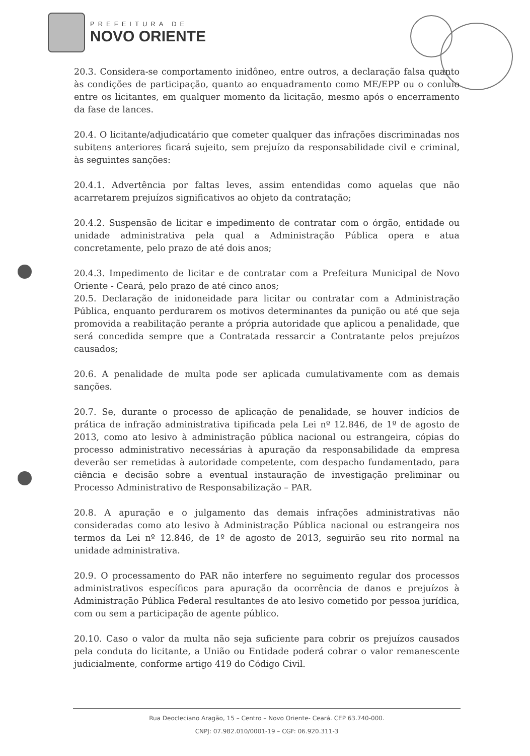PREFEITURA DE
NOVO ORIENTE
20.3. Considera-se comportamento inidôneo, entre outros, a declaração falsa quanto às condições de participação, quanto ao enquadramento como ME/EPP ou o conluio entre os licitantes, em qualquer momento da licitação, mesmo após o encerramento da fase de lances.
20.4. O licitante/adjudicatário que cometer qualquer das infrações discriminadas nos subitens anteriores ficará sujeito, sem prejuízo da responsabilidade civil e criminal, às seguintes sanções:
20.4.1. Advertência por faltas leves, assim entendidas como aquelas que não acarretarem prejuízos significativos ao objeto da contratação;
20.4.2. Suspensão de licitar e impedimento de contratar com o órgão, entidade ou unidade administrativa pela qual a Administração Pública opera e atua concretamente, pelo prazo de até dois anos;
20.4.3. Impedimento de licitar e de contratar com a Prefeitura Municipal de Novo Oriente - Ceará, pelo prazo de até cinco anos;
20.5. Declaração de inidoneidade para licitar ou contratar com a Administração Pública, enquanto perdurarem os motivos determinantes da punição ou até que seja promovida a reabilitação perante a própria autoridade que aplicou a penalidade, que será concedida sempre que a Contratada ressarcir a Contratante pelos prejuízos causados;
20.6. A penalidade de multa pode ser aplicada cumulativamente com as demais sanções.
20.7. Se, durante o processo de aplicação de penalidade, se houver indícios de prática de infração administrativa tipificada pela Lei nº 12.846, de 1º de agosto de 2013, como ato lesivo à administração pública nacional ou estrangeira, cópias do processo administrativo necessárias à apuração da responsabilidade da empresa deverão ser remetidas à autoridade competente, com despacho fundamentado, para ciência e decisão sobre a eventual instauração de investigação preliminar ou Processo Administrativo de Responsabilização – PAR.
20.8. A apuração e o julgamento das demais infrações administrativas não consideradas como ato lesivo à Administração Pública nacional ou estrangeira nos termos da Lei nº 12.846, de 1º de agosto de 2013, seguirão seu rito normal na unidade administrativa.
20.9. O processamento do PAR não interfere no seguimento regular dos processos administrativos específicos para apuração da ocorrência de danos e prejuízos à Administração Pública Federal resultantes de ato lesivo cometido por pessoa jurídica, com ou sem a participação de agente público.
20.10. Caso o valor da multa não seja suficiente para cobrir os prejuízos causados pela conduta do licitante, a União ou Entidade poderá cobrar o valor remanescente judicialmente, conforme artigo 419 do Código Civil.
Rua Deocleciano Aragão, 15 – Centro – Novo Oriente- Ceará. CEP 63.740-000.
CNPJ: 07.982.010/0001-19 – CGF: 06.920.311-3